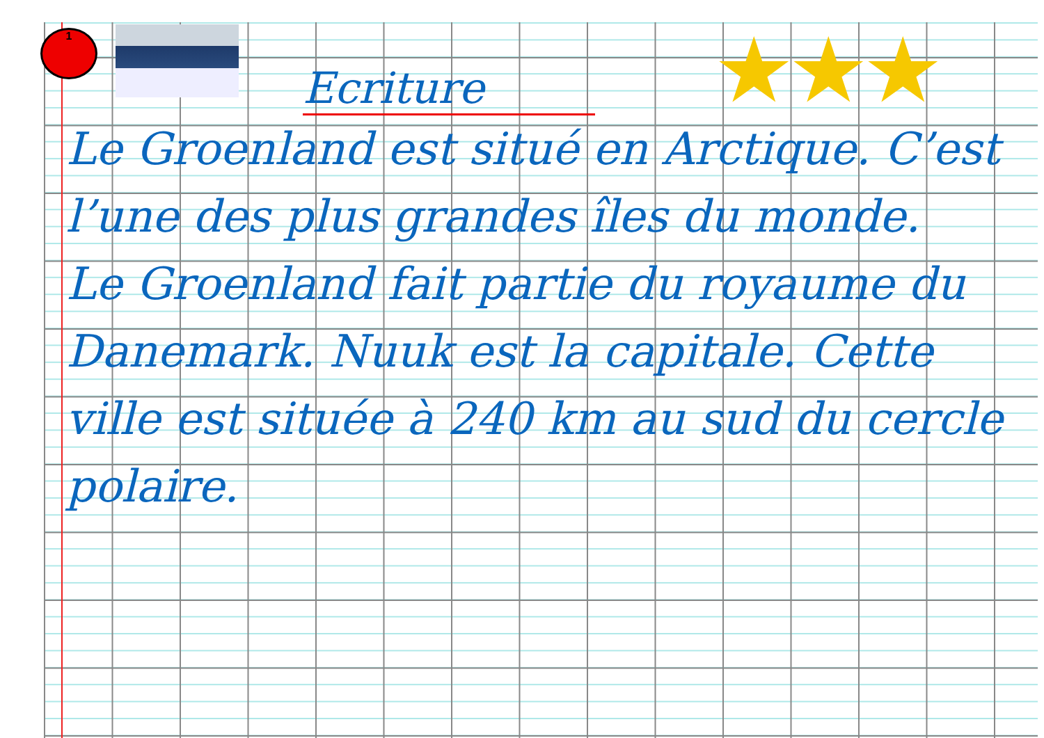1 ★★★
Ecriture
Le Groenland est situé en Arctique. C’est l’une des plus grandes îles du monde.
Le Groenland fait partie du royaume du Danemark. Nuuk est la capitale. Cette ville est située à 240 km au sud du cercle polaire.